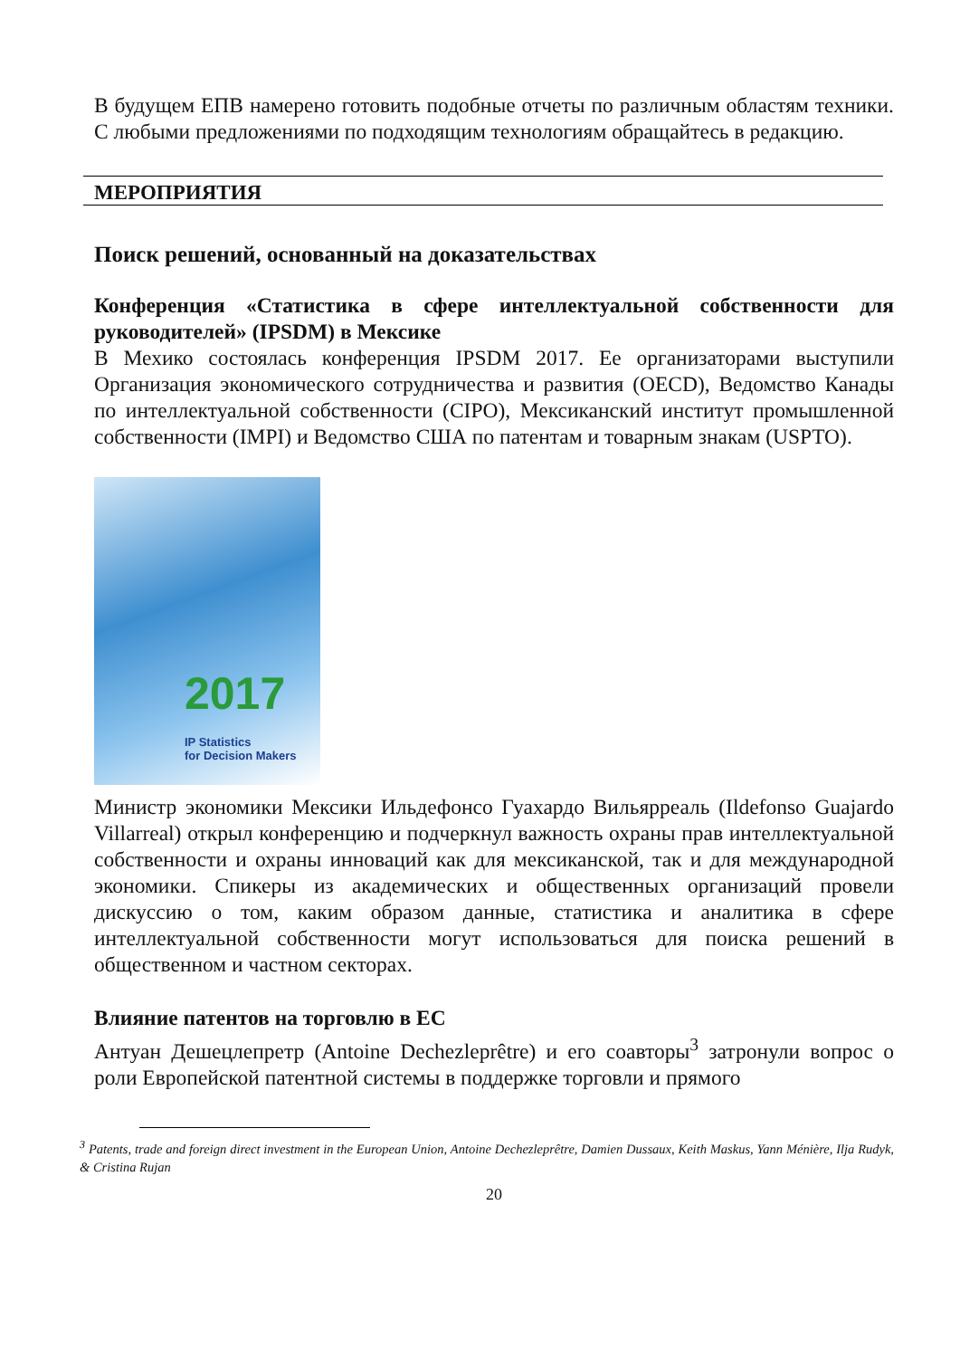В будущем ЕПВ намерено готовить подобные отчеты по различным областям техники. С любыми предложениями по подходящим технологиям обращайтесь в редакцию.
МЕРОПРИЯТИЯ
Поиск решений, основанный на доказательствах
Конференция «Статистика в сфере интеллектуальной собственности для руководителей» (IPSDM) в Мексике
В Мехико состоялась конференция IPSDM 2017. Ее организаторами выступили Организация экономического сотрудничества и развития (OECD), Ведомство Канады по интеллектуальной собственности (CIPO), Мексиканский институт промышленной собственности (IMPI) и Ведомство США по патентам и товарным знакам (USPTO).
2017
IP Statistics
for Decision Makers
Министр экономики Мексики Ильдефонсо Гуахардо Вильярреаль (Ildefonso Guajardo Villarreal) открыл конференцию и подчеркнул важность охраны прав интеллектуальной собственности и охраны инноваций как для мексиканской, так и для международной экономики. Спикеры из академических и общественных организаций провели дискуссию о том, каким образом данные, статистика и аналитика в сфере интеллектуальной собственности могут использоваться для поиска решений в общественном и частном секторах.
Влияние патентов на торговлю в ЕС
Антуан Дешецлепретр (Antoine Dechezleprêtre) и его соавторы<sup>3</sup> затронули вопрос о роли Европейской патентной системы в поддержке торговли и прямого
<sup>3</sup> Patents, trade and foreign direct investment in the European Union, Antoine Dechezleprêtre, Damien Dussaux, Keith Maskus, Yann Ménière, Ilja Rudyk, & Cristina Rujan
20